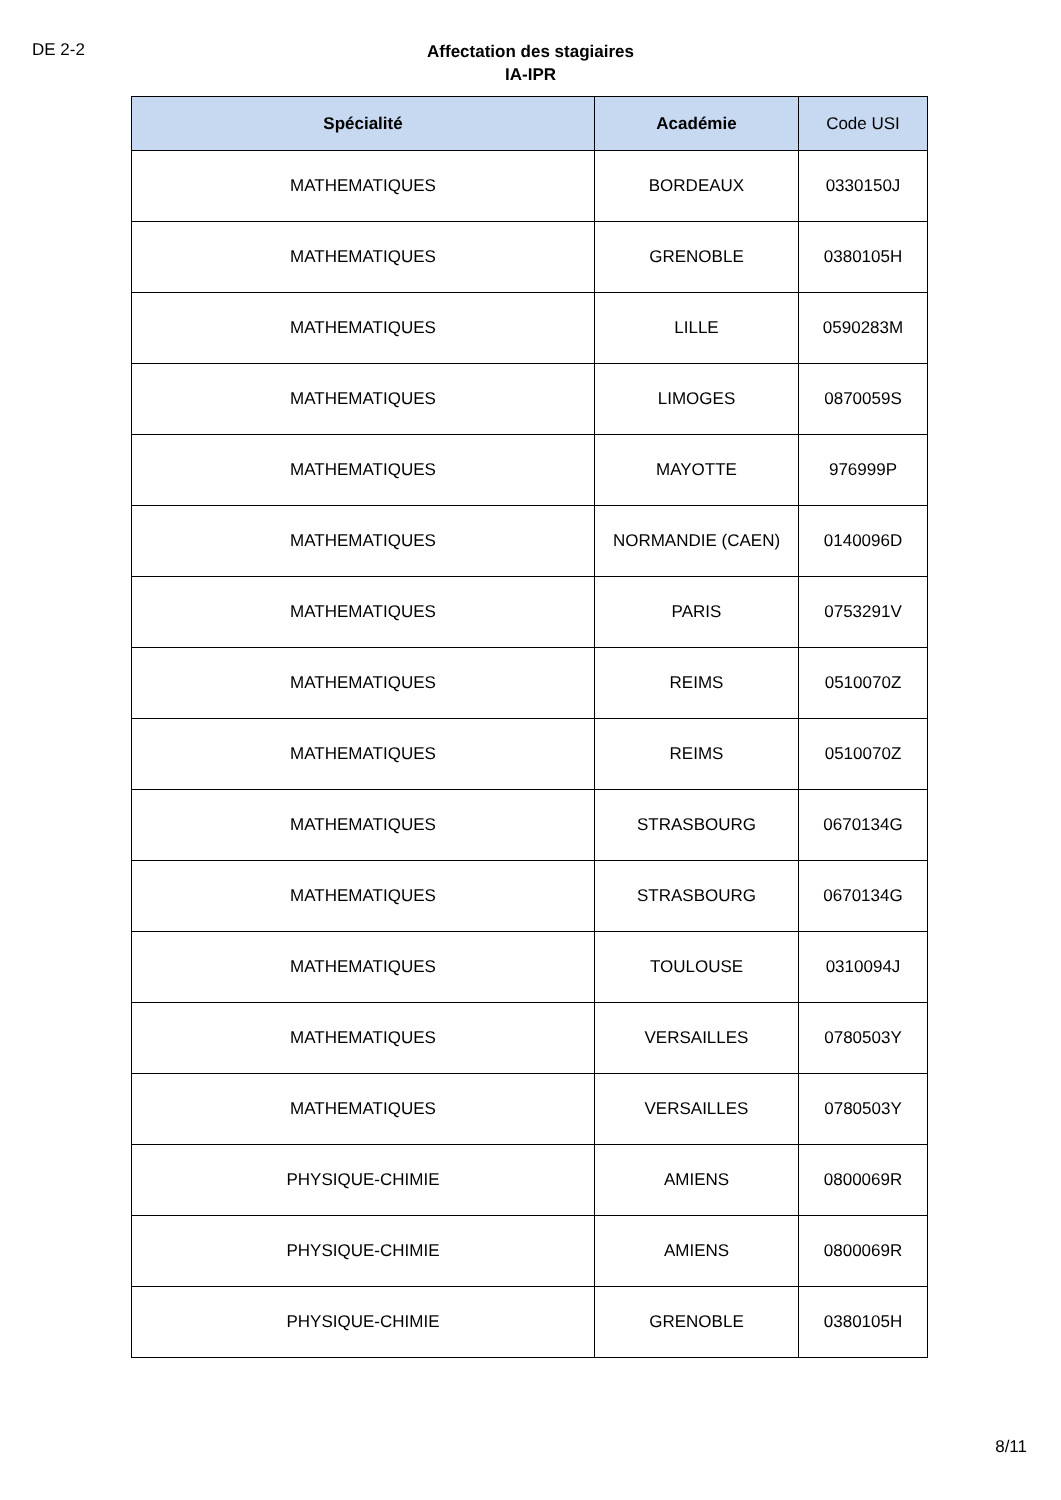DE 2-2
Affectation des stagiaires
IA-IPR
| Spécialité | Académie | Code USI |
| --- | --- | --- |
| MATHEMATIQUES | BORDEAUX | 0330150J |
| MATHEMATIQUES | GRENOBLE | 0380105H |
| MATHEMATIQUES | LILLE | 0590283M |
| MATHEMATIQUES | LIMOGES | 0870059S |
| MATHEMATIQUES | MAYOTTE | 976999P |
| MATHEMATIQUES | NORMANDIE (CAEN) | 0140096D |
| MATHEMATIQUES | PARIS | 0753291V |
| MATHEMATIQUES | REIMS | 0510070Z |
| MATHEMATIQUES | REIMS | 0510070Z |
| MATHEMATIQUES | STRASBOURG | 0670134G |
| MATHEMATIQUES | STRASBOURG | 0670134G |
| MATHEMATIQUES | TOULOUSE | 0310094J |
| MATHEMATIQUES | VERSAILLES | 0780503Y |
| MATHEMATIQUES | VERSAILLES | 0780503Y |
| PHYSIQUE-CHIMIE | AMIENS | 0800069R |
| PHYSIQUE-CHIMIE | AMIENS | 0800069R |
| PHYSIQUE-CHIMIE | GRENOBLE | 0380105H |
8/11